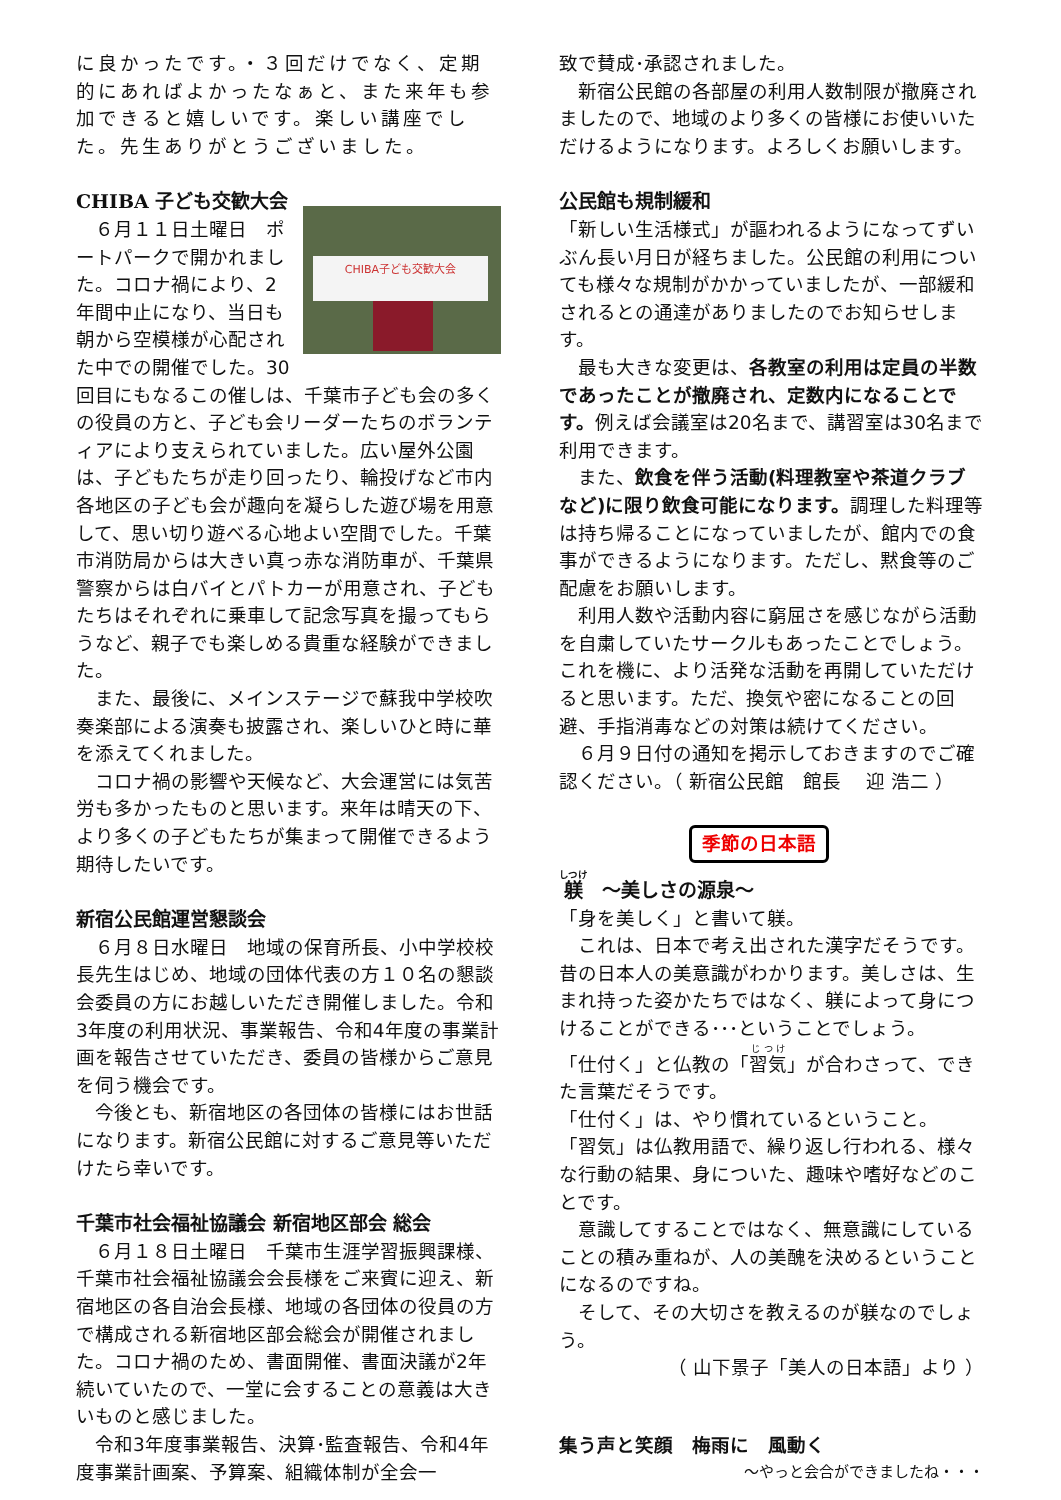に良かったです。・３回だけでなく、定期的にあればよかったなぁと、また来年も参加できると嬉しいです。楽しい講座でした。先生ありがとうございました。
CHIBA 子ども交歓大会
CHIBA子ども交歓大会
　６月１１日土曜日　ポートパークで開かれました。コロナ禍により、2年間中止になり、当日も朝から空模様が心配された中での開催でした。30回目にもなるこの催しは、千葉市子ども会の多くの役員の方と、子ども会リーダーたちのボランティアにより支えられていました。広い屋外公園は、子どもたちが走り回ったり、輪投げなど市内各地区の子ども会が趣向を凝らした遊び場を用意して、思い切り遊べる心地よい空間でした。千葉市消防局からは大きい真っ赤な消防車が、千葉県警察からは白バイとパトカーが用意され、子どもたちはそれぞれに乗車して記念写真を撮ってもらうなど、親子でも楽しめる貴重な経験ができました。
　また、最後に、メインステージで蘇我中学校吹奏楽部による演奏も披露され、楽しいひと時に華を添えてくれました。
　コロナ禍の影響や天候など、大会運営には気苦労も多かったものと思います。来年は晴天の下、より多くの子どもたちが集まって開催できるよう期待したいです。
新宿公民館運営懇談会
　６月８日水曜日　地域の保育所長、小中学校校長先生はじめ、地域の団体代表の方１０名の懇談会委員の方にお越しいただき開催しました。令和3年度の利用状況、事業報告、令和4年度の事業計画を報告させていただき、委員の皆様からご意見を伺う機会です。
　今後とも、新宿地区の各団体の皆様にはお世話になります。新宿公民館に対するご意見等いただけたら幸いです。
千葉市社会福祉協議会 新宿地区部会 総会
　６月１８日土曜日　千葉市生涯学習振興課様、千葉市社会福祉協議会会長様をご来賓に迎え、新宿地区の各自治会長様、地域の各団体の役員の方で構成される新宿地区部会総会が開催されました。コロナ禍のため、書面開催、書面決議が2年続いていたので、一堂に会することの意義は大きいものと感じました。
　令和3年度事業報告、決算･監査報告、令和4年度事業計画案、予算案、組織体制が全会一
致で賛成･承認されました。
　新宿公民館の各部屋の利用人数制限が撤廃されましたので、地域のより多くの皆様にお使いいただけるようになります。よろしくお願いします。
公民館も規制緩和
「新しい生活様式」が謳われるようになってずいぶん長い月日が経ちました。公民館の利用についても様々な規制がかかっていましたが、一部緩和されるとの通達がありましたのでお知らせします。
　最も大きな変更は、各教室の利用は定員の半数であったことが撤廃され、定数内になることです。例えば会議室は20名まで、講習室は30名まで利用できます。
　また、飲食を伴う活動(料理教室や茶道クラブなど)に限り飲食可能になります。調理した料理等は持ち帰ることになっていましたが、館内での食事ができるようになります。ただし、黙食等のご配慮をお願いします。
　利用人数や活動内容に窮屈さを感じながら活動を自粛していたサークルもあったことでしょう。これを機に、より活発な活動を再開していただけると思います。ただ、換気や密になることの回避、手指消毒などの対策は続けてください。
　６月９日付の通知を掲示しておきますのでご確認ください。（ 新宿公民館　館長　 迎 浩二 ）
季節の日本語
躾　～美しさの源泉～
「身を美しく」と書いて躾。
　これは、日本で考え出された漢字だそうです。昔の日本人の美意識がわかります。美しさは、生まれ持った姿かたちではなく、躾によって身につけることができる･･･ということでしょう。
「仕付く」と仏教の「習気」が合わさって、できた言葉だそうです。
「仕付く」は、やり慣れているということ。
「習気」は仏教用語で、繰り返し行われる、様々な行動の結果、身についた、趣味や嗜好などのことです。
　意識してすることではなく、無意識にしていることの積み重ねが、人の美醜を決めるということになるのですね。
　そして、その大切さを教えるのが躾なのでしょう。
（ 山下景子「美人の日本語」より ）
集う声と笑顔　梅雨に　風動く
～やっと会合ができましたね・・・